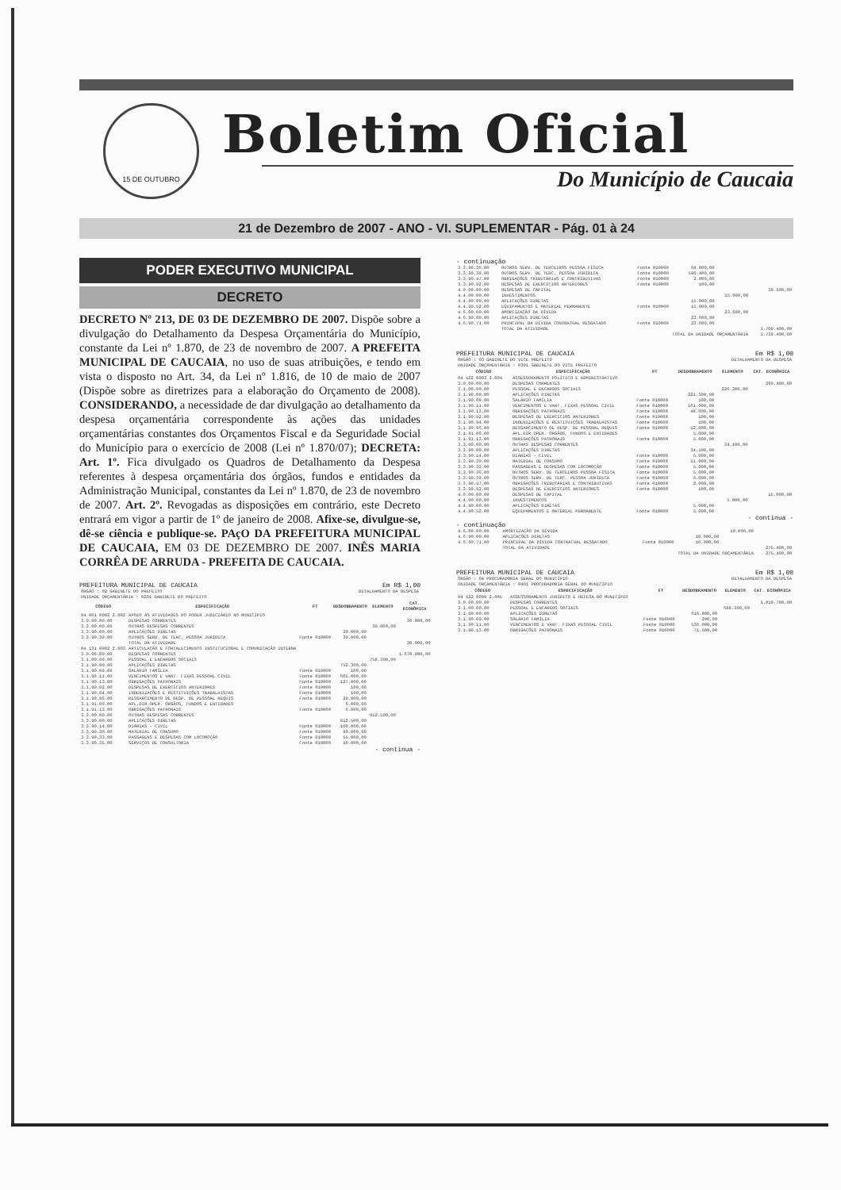15 DE OUTUBRO
Boletim Oficial
Do Município de Caucaia
21 de Dezembro de 2007 - ANO - VI. SUPLEMENTAR - Pág. 01 à 24
PODER EXECUTIVO MUNICIPAL
DECRETO
DECRETO Nº 213, DE 03 DE DEZEMBRO DE 2007. Dispõe sobre a divulgação do Detalhamento da Despesa Orçamentária do Município, constante da Lei nº 1.870, de 23 de novembro de 2007. A PREFEITA MUNICIPAL DE CAUCAIA, no uso de suas atribuições, e tendo em vista o disposto no Art. 34, da Lei nº 1.816, de 10 de maio de 2007 (Dispõe sobre as diretrizes para a elaboração do Orçamento de 2008). CONSIDERANDO, a necessidade de dar divulgação ao detalhamento da despesa orçamentária correspondente às ações das unidades orçamentárias constantes dos Orçamentos Fiscal e da Seguridade Social do Município para o exercício de 2008 (Lei nº 1.870/07); DECRETA: Art. 1º. Fica divulgado os Quadros de Detalhamento da Despesa referentes à despesa orçamentária dos órgãos, fundos e entidades da Administração Municipal, constantes da Lei nº 1.870, de 23 de novembro de 2007. Art. 2º. Revogadas as disposições em contrário, este Decreto entrará em vigor a partir de 1º de janeiro de 2008. Afixe-se, divulgue-se, dê-se ciência e publique-se. PAçO DA PREFEITURA MUNICIPAL DE CAUCAIA, EM 03 DE DEZEMBRO DE 2007. INÊS MARIA CORRÊA DE ARRUDA - PREFEITA DE CAUCAIA.
PREFEITURA MUNICIPAL DE CAUCAIA Em R$ 1,00
| ÓRGÃO : 02 GABINETE DO PREFEITO | DETALHAMENTO DA DESPESA |
| UNIDADE ORÇAMENTÁRIA : 0201 GABINETE DO PREFEITO | |
| CÓDIGO | ESPECIFICAÇÃO | FT | DESDOBRAMENTO | ELEMENTO | CAT. ECONÔMICA |
| --- | --- | --- | --- | --- | --- |
| 04 061 0002 2.002 | APOIO ÀS ATIVIDADES DO PODER JUDICIÁRIO NO MUNICÍPIO | | | | |
| 3.0.00.00.00 | DESPESAS CORRENTES | | | | 30.000,00 |
| 3.3.00.00.00 | OUTRAS DESPESAS CORRENTES | | | 30.000,00 | |
| 3.3.90.00.00 | APLICAÇÕES DIRETAS | | 30.000,00 | | |
| 3.3.90.39.00 | OUTROS SERV. DE TERC. PESSOA JURÍDICA | Fonte 010000 | 30.000,00 | | |
| | TOTAL DA ATIVIDADE | | | | 30.000,00 |
| 04 131 0002 2.003 | ARTICULAÇÃO E FORTALECIMENTO INSTITUCIONAL E COMUNICAÇÃO INTERNA | | | | |
| 3.0.00.00.00 | DESPESAS CORRENTES | | | | 1.670.800,00 |
| 3.1.00.00.00 | PESSOAL E ENCARGOS SOCIAIS | | | 758.300,00 | |
| 3.1.90.00.00 | APLICAÇÕES DIRETAS | | 752.300,00 | | |
| 3.1.90.09.00 | SALÁRIO FAMÍLIA | Fonte 010000 | 100,00 | | |
| 3.1.90.11.00 | VENCIMENTOS E VANT. FIXAS PESSOAL CIVIL | Fonte 010000 | 605.000,00 | | |
| 3.1.90.13.00 | OBRIGAÇÕES PATRONAIS | Fonte 010000 | 127.000,00 | | |
| 3.1.90.92.00 | DESPESAS DE EXERCÍCIOS ANTERIORES | Fonte 010000 | 100,00 | | |
| 3.1.90.94.00 | INDENIZAÇÕES E RESTITUIÇÕES TRABALHISTAS | Fonte 010000 | 100,00 | | |
| 3.1.90.96.00 | RESSARCIMENTO DE DESP. DE PESSOAL REQUIS | Fonte 010000 | 20.000,00 | | |
| 3.1.91.00.00 | APL.DIR.OPER. ÓRGÃOS, FUNDOS E ENTIDADES | | 6.000,00 | | |
| 3.1.91.13.00 | OBRIGAÇÕES PATRONAIS | Fonte 010000 | 6.000,00 | | |
| 3.3.00.00.00 | OUTRAS DESPESAS CORRENTES | | | 912.500,00 | |
| 3.3.90.00.00 | APLICAÇÕES DIRETAS | | 912.500,00 | | |
| 3.3.90.14.00 | DIÁRIAS - CIVIL | Fonte 010000 | 100.000,00 | | |
| 3.3.90.30.00 | MATERIAL DE CONSUMO | Fonte 010000 | 80.000,00 | | |
| 3.3.90.33.00 | PASSAGENS E DESPESAS COM LOCOMOÇÃO | Fonte 010000 | 55.000,00 | | |
| 3.3.90.35.00 | SERVIÇOS DE CONSULTORIA | Fonte 010000 | 10.000,00 | | |
- continua -
- continuação
| 3.3.90.36.00 | OUTROS SERV. DE TERCEIROS PESSOA FÍSICA | Fonte 010000 | 68.000,00 | | |
| 3.3.90.39.00 | OUTROS SERV. DE TERC. PESSOA JURÍDICA | Fonte 010000 | 596.400,00 | | |
| 3.3.90.47.00 | OBRIGAÇÕES TRIBUTÁRIAS E CONTRIBUTIVAS | Fonte 010000 | 2.000,00 | | |
| 3.3.90.92.00 | DESPESAS DE EXERCÍCIOS ANTERIORES | Fonte 010000 | 100,00 | | |
| 4.0.00.00.00 | DESPESAS DE CAPITAL | | | | 38.600,00 |
| 4.4.00.00.00 | INVESTIMENTOS | | | 15.000,00 | |
| 4.4.90.00.00 | APLICAÇÕES DIRETAS | | 15.000,00 | | |
| 4.4.90.52.00 | EQUIPAMENTOS E MATERIAL PERMANENTE | Fonte 010000 | 15.000,00 | | |
| 4.6.00.00.00 | AMORTIZAÇÃO DA DÍVIDA | | | 23.600,00 | |
| 4.6.90.00.00 | APLICAÇÕES DIRETAS | | 23.600,00 | | |
| 4.6.90.71.00 | PRINCIPAL DA DÍVIDA CONTRATUAL RESGATADO | Fonte 010000 | 23.600,00 | | |
| | TOTAL DA ATIVIDADE | | | | 1.709.400,00 |
| | TOTAL DA UNIDADE ORÇAMENTÁRIA | | | | 1.739.400,00 |
PREFEITURA MUNICIPAL DE CAUCAIA Em R$ 1,00
| ÓRGÃO : 03 GABINETE DO VICE PREFEITO | DETALHAMENTO DA DESPESA |
| UNIDADE ORÇAMENTÁRIA : 0301 GABINETE DO VICE PREFEITO | |
| CÓDIGO | ESPECIFICAÇÃO | FT | DESDOBRAMENTO | ELEMENTO | CAT. ECONÔMICA |
| --- | --- | --- | --- | --- | --- |
| 04 122 0003 2.004 | ASSESSORAMENTO POLÍTICO E ADMINISTRATIVO | | | | |
| 3.0.00.00.00 | DESPESAS CORRENTES | | | | 260.400,00 |
| 3.1.00.00.00 | PESSOAL E ENCARGOS SOCIAIS | | | 226.300,00 | |
| 3.1.90.00.00 | APLICAÇÕES DIRETAS | | 221.300,00 | | |
| 3.1.90.09.00 | SALÁRIO FAMÍLIA | Fonte 010000 | 100,00 | | |
| 3.1.90.11.00 | VENCIMENTOS E VANT. FIXAS PESSOAL CIVIL | Fonte 010000 | 161.000,00 | | |
| 3.1.90.13.00 | OBRIGAÇÕES PATRONAIS | Fonte 010000 | 48.000,00 | | |
| 3.1.90.92.00 | DESPESAS DE EXERCÍCIOS ANTERIORES | Fonte 010000 | 100,00 | | |
| 3.1.90.94.00 | INDENIZAÇÕES E RESTITUIÇÕES TRABALHISTAS | Fonte 010000 | 100,00 | | |
| 3.1.90.96.00 | RESSARCIMENTO DE DESP. DE PESSOAL REQUIS | Fonte 010000 | 12.000,00 | | |
| 3.1.91.00.00 | APL.DIR.OPER. ÓRGÃOS, FUNDOS E ENTIDADES | | 5.000,00 | | |
| 3.1.91.13.00 | OBRIGAÇÕES PATRONAIS | Fonte 010000 | 5.000,00 | | |
| 3.3.00.00.00 | OUTRAS DESPESAS CORRENTES | | | 34.100,00 | |
| 3.3.90.00.00 | APLICAÇÕES DIRETAS | | 34.100,00 | | |
| 3.3.90.14.00 | DIÁRIAS - CIVIL | Fonte 010000 | 5.000,00 | | |
| 3.3.90.30.00 | MATERIAL DE CONSUMO | Fonte 010000 | 11.000,00 | | |
| 3.3.90.33.00 | PASSAGENS E DESPESAS COM LOCOMOÇÃO | Fonte 010000 | 5.000,00 | | |
| 3.3.90.36.00 | OUTROS SERV. DE TERCEIROS PESSOA FÍSICA | Fonte 010000 | 5.000,00 | | |
| 3.3.90.39.00 | OUTROS SERV. DE TERC. PESSOA JURÍDICA | Fonte 010000 | 6.000,00 | | |
| 3.3.90.47.00 | OBRIGAÇÕES TRIBUTÁRIAS E CONTRIBUTIVAS | Fonte 010000 | 2.000,00 | | |
| 3.3.90.92.00 | DESPESAS DE EXERCÍCIOS ANTERIORES | Fonte 010000 | 100,00 | | |
| 4.0.00.00.00 | DESPESAS DE CAPITAL | | | | 15.000,00 |
| 4.4.00.00.00 | INVESTIMENTOS | | | 5.000,00 | |
| 4.4.90.00.00 | APLICAÇÕES DIRETAS | | 5.000,00 | | |
| 4.4.90.52.00 | EQUIPAMENTOS E MATERIAL PERMANENTE | Fonte 010000 | 5.000,00 | | |
- continua -
- continuação
| 4.6.00.00.00 | AMORTIZAÇÃO DA DÍVIDA | | | 10.000,00 | |
| 4.6.90.00.00 | APLICAÇÕES DIRETAS | | 10.000,00 | | |
| 4.6.90.71.00 | PRINCIPAL DA DÍVIDA CONTRATUAL RESGATADO | Fonte 010000 | 10.000,00 | | |
| | TOTAL DA ATIVIDADE | | | | 275.400,00 |
| | TOTAL DA UNIDADE ORÇAMENTÁRIA | | | | 275.400,00 |
PREFEITURA MUNICIPAL DE CAUCAIA Em R$ 1,00
| ÓRGÃO : 04 PROCURADORIA GERAL DO MUNICÍPIO | DETALHAMENTO DA DESPESA |
| UNIDADE ORÇAMENTÁRIA : 0401 PROCURADORIA GERAL DO MUNICÍPIO | |
| CÓDIGO | ESPECIFICAÇÃO | FT | DESDOBRAMENTO | ELEMENTO | CAT. ECONÔMICA |
| --- | --- | --- | --- | --- | --- |
| 04 122 0008 2.005 | ASSESSORAMENTO JURÍDICO E DEFESA DO MUNICÍPIO | | | | |
| 3.0.00.00.00 | DESPESAS CORRENTES | | | | 1.010.700,00 |
| 3.1.00.00.00 | PESSOAL E ENCARGOS SOCIAIS | | | 688.300,00 | |
| 3.1.90.00.00 | APLICAÇÕES DIRETAS | | 616.800,00 | | |
| 3.1.90.09.00 | SALÁRIO FAMÍLIA | Fonte 010000 | 200,00 | | |
| 3.1.90.11.00 | VENCIMENTOS E VANT. FIXAS PESSOAL CIVIL | Fonte 010000 | 536.000,00 | | |
| 3.1.90.13.00 | OBRIGAÇÕES PATRONAIS | Fonte 010000 | 71.500,00 | | |